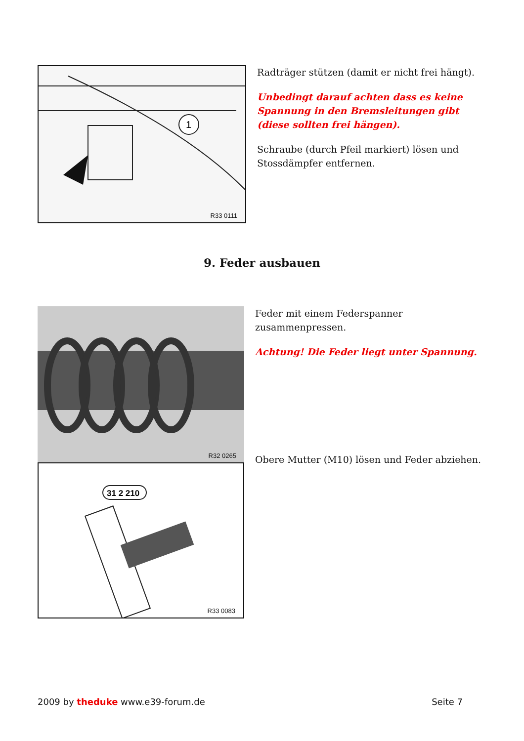1
R33 0111
Radträger stützen (damit er nicht frei hängt).
Unbedingt darauf achten dass es keine Spannung in den Bremsleitungen gibt (diese sollten frei hängen).
Schraube (durch Pfeil markiert) lösen und Stossdämpfer entfernen.
9. Feder ausbauen
R32 0265
31 2 210
R33 0083
Feder mit einem Federspanner zusammenpressen.
Achtung! Die Feder liegt unter Spannung.
Obere Mutter (M10) lösen und Feder abziehen.
2009 by theduke www.e39-forum.de Seite 7